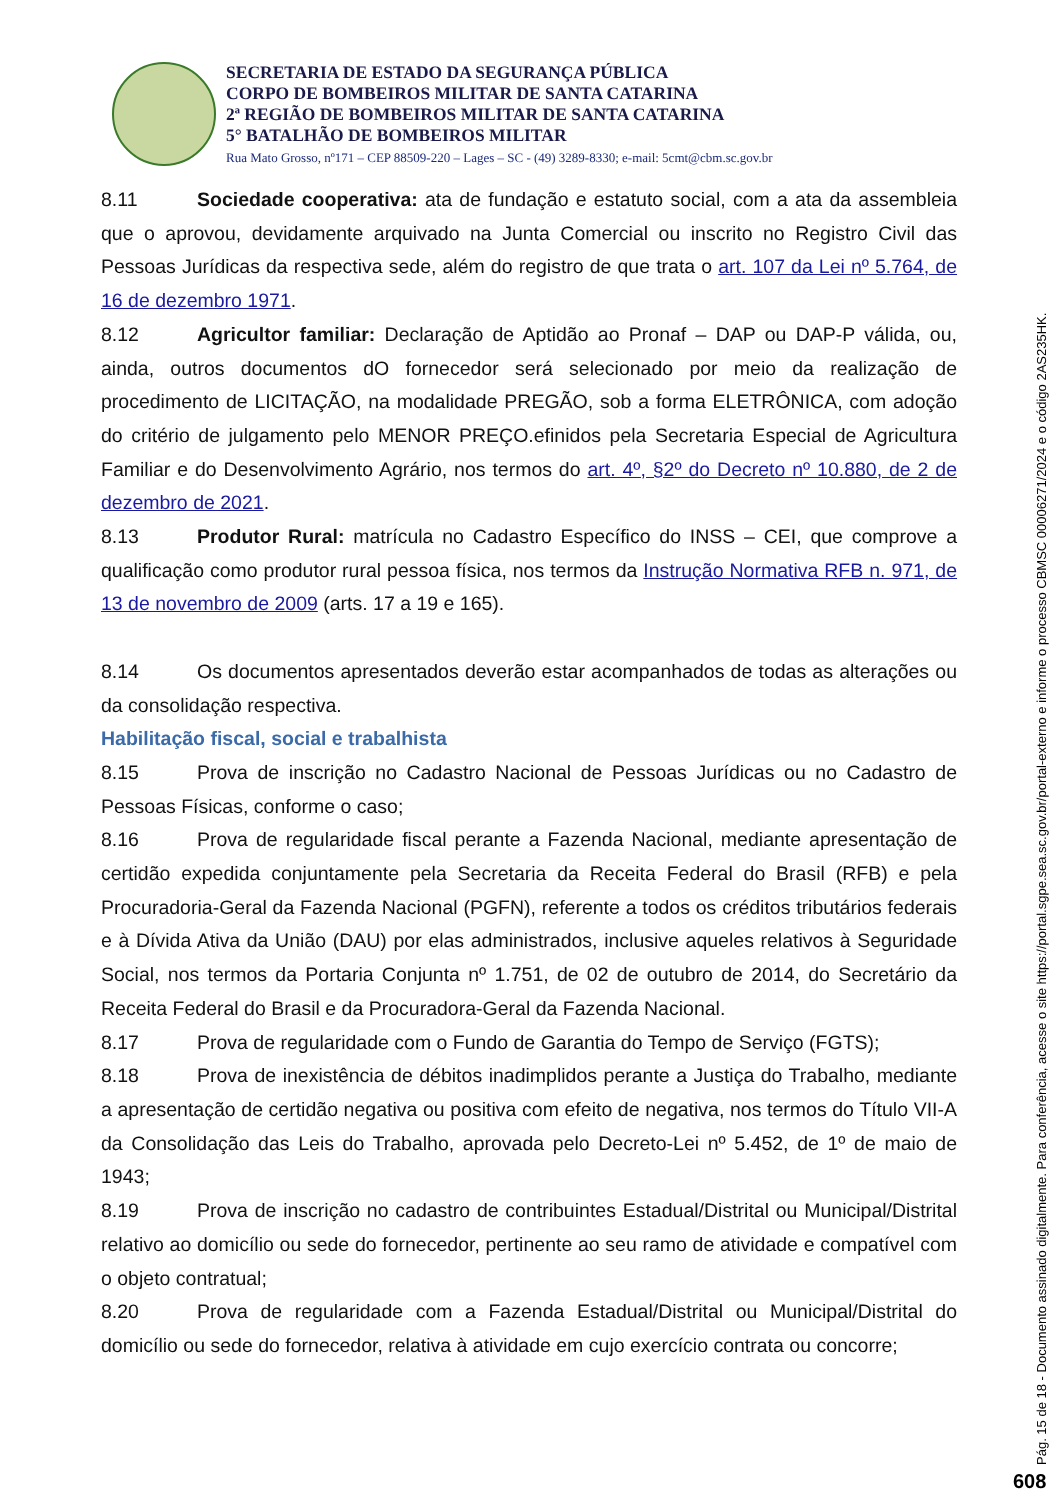SECRETARIA DE ESTADO DA SEGURANÇA PÚBLICA
CORPO DE BOMBEIROS MILITAR DE SANTA CATARINA
2ª REGIÃO DE BOMBEIROS MILITAR DE SANTA CATARINA
5° BATALHÃO DE BOMBEIROS MILITAR
Rua Mato Grosso, nº171 – CEP 88509-220 – Lages – SC - (49) 3289-8330; e-mail: 5cmt@cbm.sc.gov.br
8.11 Sociedade cooperativa: ata de fundação e estatuto social, com a ata da assembleia que o aprovou, devidamente arquivado na Junta Comercial ou inscrito no Registro Civil das Pessoas Jurídicas da respectiva sede, além do registro de que trata o art. 107 da Lei nº 5.764, de 16 de dezembro 1971.
8.12 Agricultor familiar: Declaração de Aptidão ao Pronaf – DAP ou DAP-P válida, ou, ainda, outros documentos dO fornecedor será selecionado por meio da realização de procedimento de LICITAÇÃO, na modalidade PREGÃO, sob a forma ELETRÔNICA, com adoção do critério de julgamento pelo MENOR PREÇO.efinidos pela Secretaria Especial de Agricultura Familiar e do Desenvolvimento Agrário, nos termos do art. 4º, §2º do Decreto nº 10.880, de 2 de dezembro de 2021.
8.13 Produtor Rural: matrícula no Cadastro Específico do INSS – CEI, que comprove a qualificação como produtor rural pessoa física, nos termos da Instrução Normativa RFB n. 971, de 13 de novembro de 2009 (arts. 17 a 19 e 165).
8.14 Os documentos apresentados deverão estar acompanhados de todas as alterações ou da consolidação respectiva.
Habilitação fiscal, social e trabalhista
8.15 Prova de inscrição no Cadastro Nacional de Pessoas Jurídicas ou no Cadastro de Pessoas Físicas, conforme o caso;
8.16 Prova de regularidade fiscal perante a Fazenda Nacional, mediante apresentação de certidão expedida conjuntamente pela Secretaria da Receita Federal do Brasil (RFB) e pela Procuradoria-Geral da Fazenda Nacional (PGFN), referente a todos os créditos tributários federais e à Dívida Ativa da União (DAU) por elas administrados, inclusive aqueles relativos à Seguridade Social, nos termos da Portaria Conjunta nº 1.751, de 02 de outubro de 2014, do Secretário da Receita Federal do Brasil e da Procuradora-Geral da Fazenda Nacional.
8.17 Prova de regularidade com o Fundo de Garantia do Tempo de Serviço (FGTS);
8.18 Prova de inexistência de débitos inadimplidos perante a Justiça do Trabalho, mediante a apresentação de certidão negativa ou positiva com efeito de negativa, nos termos do Título VII-A da Consolidação das Leis do Trabalho, aprovada pelo Decreto-Lei nº 5.452, de 1º de maio de 1943;
8.19 Prova de inscrição no cadastro de contribuintes Estadual/Distrital ou Municipal/Distrital relativo ao domicílio ou sede do fornecedor, pertinente ao seu ramo de atividade e compatível com o objeto contratual;
8.20 Prova de regularidade com a Fazenda Estadual/Distrital ou Municipal/Distrital do domicílio ou sede do fornecedor, relativa à atividade em cujo exercício contrata ou concorre;
Pág. 15 de 18 - Documento assinado digitalmente. Para conferência, acesse o site https://portal.sgpe.sea.sc.gov.br/portal-externo e informe o processo CBMSC 00006271/2024 e o código 2AS235HK.
608